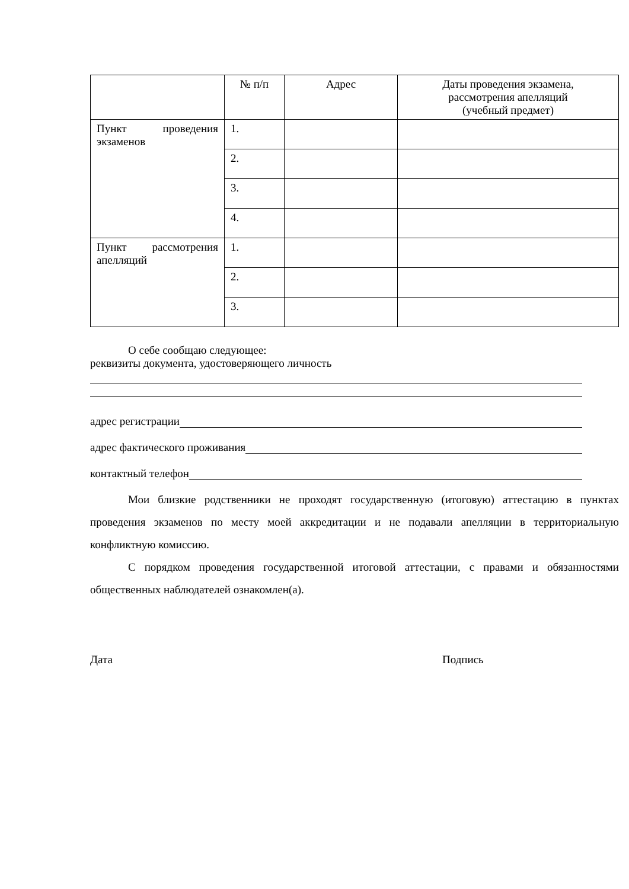| | № п/п | Адрес | Даты проведения экзамена, рассмотрения апелляций (учебный предмет) |
| Пункт проведения экзаменов | 1. | | |
| | 2. | | |
| | 3. | | |
| | 4. | | |
| Пункт рассмотрения апелляций | 1. | | |
| | 2. | | |
| | 3. | | |
О себе сообщаю следующее:
реквизиты документа, удостоверяющего личность
адрес регистрации
адрес фактического проживания
контактный телефон
Мои близкие родственники не проходят государственную (итоговую) аттестацию в пунктах проведения экзаменов по месту моей аккредитации и не подавали апелляции в территориальную конфликтную комиссию.
С порядком проведения государственной итоговой аттестации, с правами и обязанностями общественных наблюдателей ознакомлен(а).
Дата Подпись